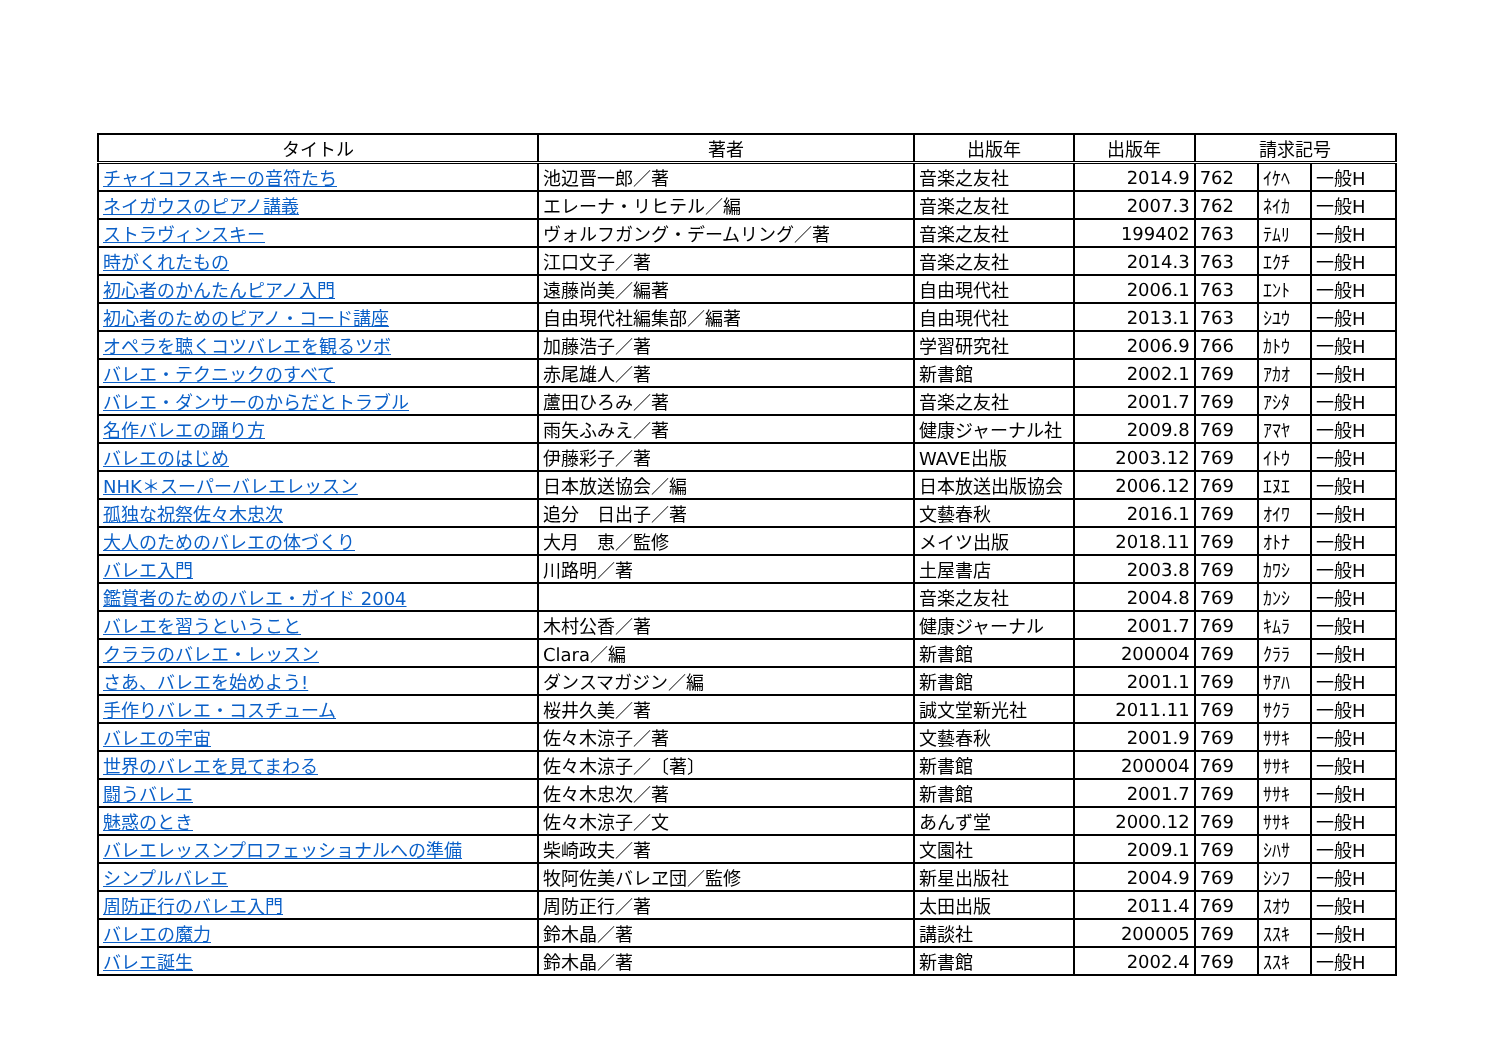| タイトル | 著者 | 出版年 | 出版年 | 請求記号 | | |
| --- | --- | --- | --- | --- | --- | --- |
| チャイコフスキーの音符たち | 池辺晋一郎／著 | 音楽之友社 | 2014.9 | 762 | ｲｹﾍ | 一般H |
| ネイガウスのピアノ講義 | エレーナ・リヒテル／編 | 音楽之友社 | 2007.3 | 762 | ﾈｲｶ | 一般H |
| ストラヴィンスキー | ヴォルフガング・デームリング／著 | 音楽之友社 | 199402 | 763 | ﾃﾑﾘ | 一般H |
| 時がくれたもの | 江口文子／著 | 音楽之友社 | 2014.3 | 763 | ｴｸﾁ | 一般H |
| 初心者のかんたんピアノ入門 | 遠藤尚美／編著 | 自由現代社 | 2006.1 | 763 | ｴﾝﾄ | 一般H |
| 初心者のためのピアノ・コード講座 | 自由現代社編集部／編著 | 自由現代社 | 2013.1 | 763 | ｼﾕｳ | 一般H |
| オペラを聴くコツバレエを観るツボ | 加藤浩子／著 | 学習研究社 | 2006.9 | 766 | ｶﾄｳ | 一般H |
| バレエ・テクニックのすべて | 赤尾雄人／著 | 新書館 | 2002.1 | 769 | ｱｶｵ | 一般H |
| バレエ・ダンサーのからだとトラブル | 蘆田ひろみ／著 | 音楽之友社 | 2001.7 | 769 | ｱｼﾀ | 一般H |
| 名作バレエの踊り方 | 雨矢ふみえ／著 | 健康ジャーナル社 | 2009.8 | 769 | ｱﾏﾔ | 一般H |
| バレエのはじめ | 伊藤彩子／著 | WAVE出版 | 2003.12 | 769 | ｲﾄｳ | 一般H |
| NHK＊スーパーバレエレッスン | 日本放送協会／編 | 日本放送出版協会 | 2006.12 | 769 | ｴﾇｴ | 一般H |
| 孤独な祝祭佐々木忠次 | 追分 日出子／著 | 文藝春秋 | 2016.1 | 769 | ｵｲﾜ | 一般H |
| 大人のためのバレエの体づくり | 大月 恵／監修 | メイツ出版 | 2018.11 | 769 | ｵﾄﾅ | 一般H |
| バレエ入門 | 川路明／著 | 土屋書店 | 2003.8 | 769 | ｶﾜｼ | 一般H |
| 鑑賞者のためのバレエ・ガイド 2004 | | 音楽之友社 | 2004.8 | 769 | ｶﾝｼ | 一般H |
| バレエを習うということ | 木村公香／著 | 健康ジャーナル | 2001.7 | 769 | ｷﾑﾗ | 一般H |
| クララのバレエ・レッスン | Clara／編 | 新書館 | 200004 | 769 | ｸﾗﾗ | 一般H |
| さあ、バレエを始めよう! | ダンスマガジン／編 | 新書館 | 2001.1 | 769 | ｻｱﾊ | 一般H |
| 手作りバレエ・コスチューム | 桜井久美／著 | 誠文堂新光社 | 2011.11 | 769 | ｻｸﾗ | 一般H |
| バレエの宇宙 | 佐々木涼子／著 | 文藝春秋 | 2001.9 | 769 | ｻｻｷ | 一般H |
| 世界のバレエを見てまわる | 佐々木涼子／〔著〕 | 新書館 | 200004 | 769 | ｻｻｷ | 一般H |
| 闘うバレエ | 佐々木忠次／著 | 新書館 | 2001.7 | 769 | ｻｻｷ | 一般H |
| 魅惑のとき | 佐々木涼子／文 | あんず堂 | 2000.12 | 769 | ｻｻｷ | 一般H |
| バレエレッスンプロフェッショナルへの準備 | 柴崎政夫／著 | 文園社 | 2009.1 | 769 | ｼﾊｻ | 一般H |
| シンプルバレエ | 牧阿佐美バレヱ団／監修 | 新星出版社 | 2004.9 | 769 | ｼﾝﾌ | 一般H |
| 周防正行のバレエ入門 | 周防正行／著 | 太田出版 | 2011.4 | 769 | ｽｵｳ | 一般H |
| バレエの魔力 | 鈴木晶／著 | 講談社 | 200005 | 769 | ｽｽｷ | 一般H |
| バレエ誕生 | 鈴木晶／著 | 新書館 | 2002.4 | 769 | ｽｽｷ | 一般H |